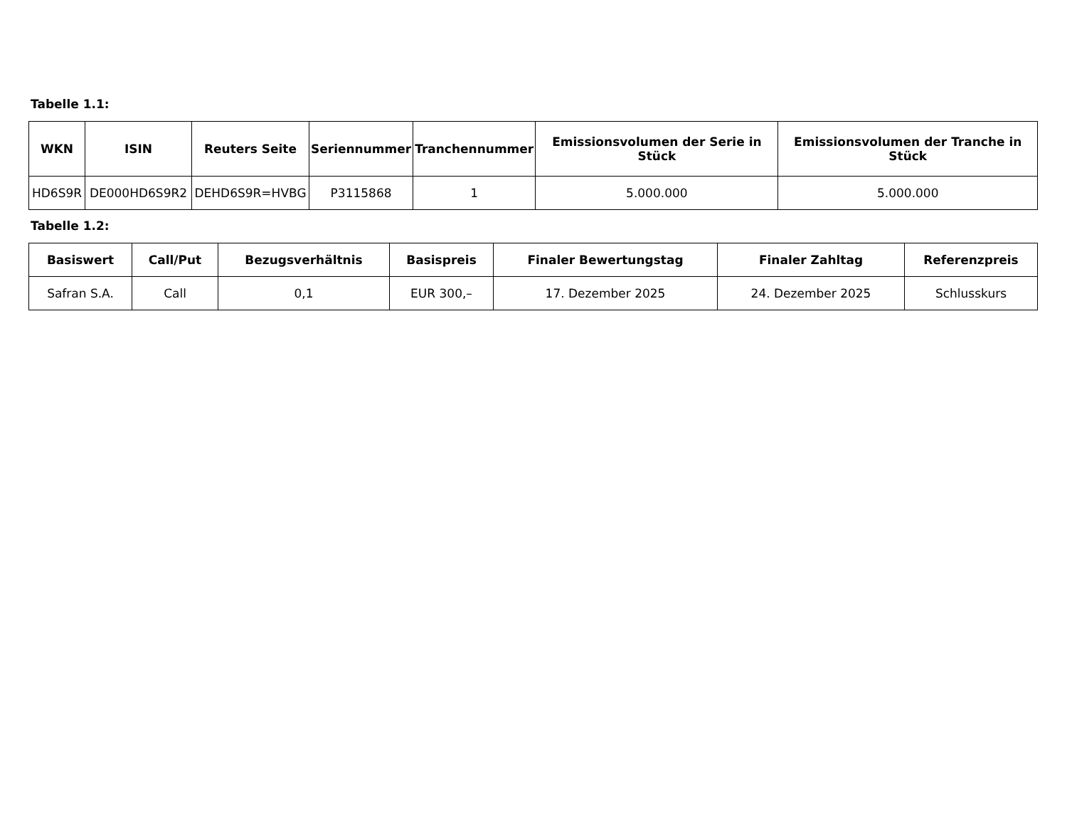Tabelle 1.1:
| WKN | ISIN | Reuters Seite | Seriennummer | Tranchennummer | Emissionsvolumen der Serie in Stück | Emissionsvolumen der Tranche in Stück |
| --- | --- | --- | --- | --- | --- | --- |
| HD6S9R | DE000HD6S9R2 | DEHD6S9R=HVBG | P3115868 | 1 | 5.000.000 | 5.000.000 |
Tabelle 1.2:
| Basiswert | Call/Put | Bezugsverhältnis | Basispreis | Finaler Bewertungstag | Finaler Zahltag | Referenzpreis |
| --- | --- | --- | --- | --- | --- | --- |
| Safran S.A. | Call | 0,1 | EUR 300,– | 17. Dezember 2025 | 24. Dezember 2025 | Schlusskurs |